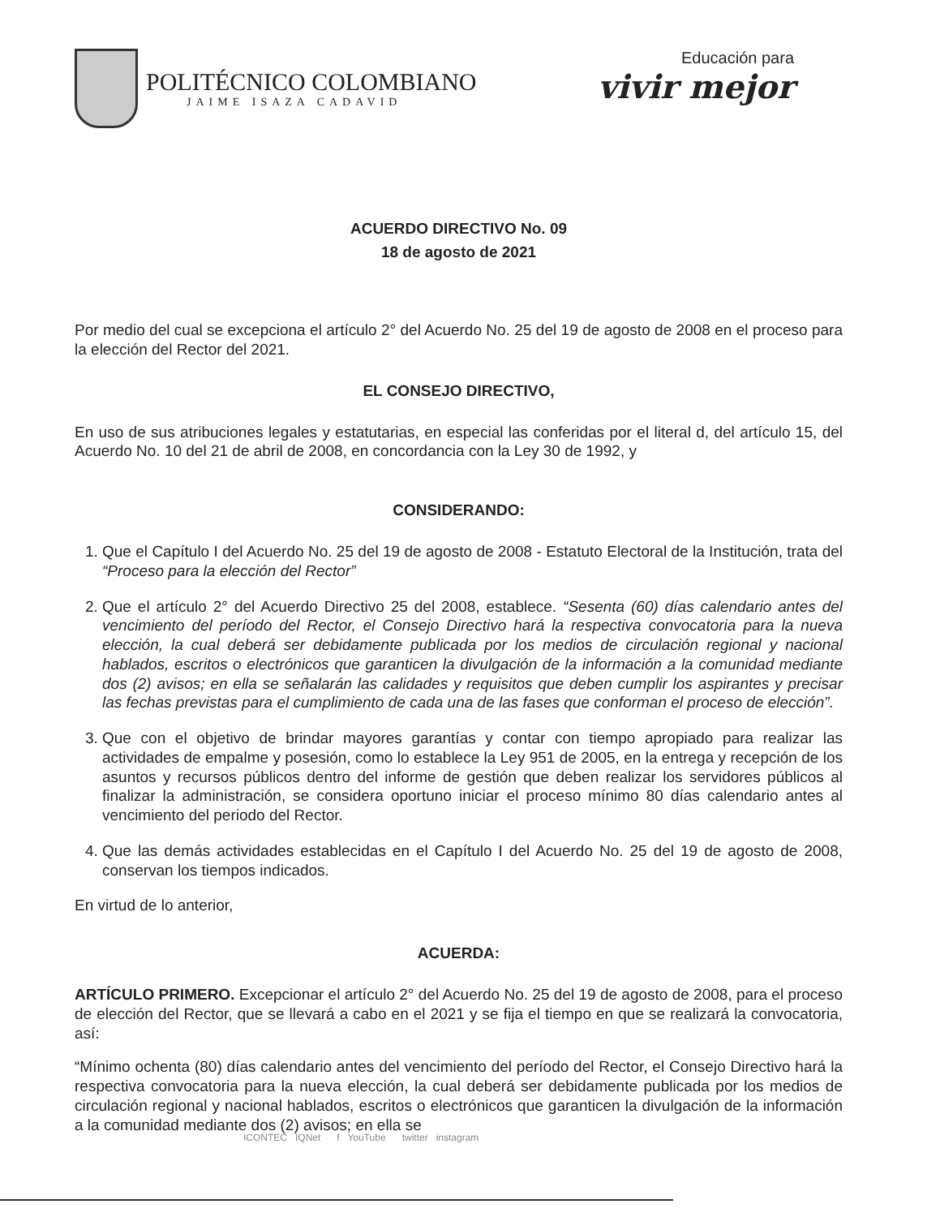POLITÉCNICO COLOMBIANO
JAIME ISAZA CADAVID
Educación para
vivir mejor
ACUERDO DIRECTIVO No. 09
18 de agosto de 2021
Por medio del cual se excepciona el artículo 2° del Acuerdo No. 25 del 19 de agosto de 2008 en el proceso para la elección del Rector del 2021.
EL CONSEJO DIRECTIVO,
En uso de sus atribuciones legales y estatutarias, en especial las conferidas por el literal d, del artículo 15, del Acuerdo No. 10 del 21 de abril de 2008, en concordancia con la Ley 30 de 1992, y
CONSIDERANDO:
1. Que el Capítulo I del Acuerdo No. 25 del 19 de agosto de 2008 - Estatuto Electoral de la Institución, trata del “Proceso para la elección del Rector”
2. Que el artículo 2° del Acuerdo Directivo 25 del 2008, establece. “Sesenta (60) días calendario antes del vencimiento del período del Rector, el Consejo Directivo hará la respectiva convocatoria para la nueva elección, la cual deberá ser debidamente publicada por los medios de circulación regional y nacional hablados, escritos o electrónicos que garanticen la divulgación de la información a la comunidad mediante dos (2) avisos; en ella se señalarán las calidades y requisitos que deben cumplir los aspirantes y precisar las fechas previstas para el cumplimiento de cada una de las fases que conforman el proceso de elección”.
3. Que con el objetivo de brindar mayores garantías y contar con tiempo apropiado para realizar las actividades de empalme y posesión, como lo establece la Ley 951 de 2005, en la entrega y recepción de los asuntos y recursos públicos dentro del informe de gestión que deben realizar los servidores públicos al finalizar la administración, se considera oportuno iniciar el proceso mínimo 80 días calendario antes al vencimiento del periodo del Rector.
4. Que las demás actividades establecidas en el Capítulo I del Acuerdo No. 25 del 19 de agosto de 2008, conservan los tiempos indicados.
En virtud de lo anterior,
ACUERDA:
ARTÍCULO PRIMERO. Excepcionar el artículo 2° del Acuerdo No. 25 del 19 de agosto de 2008, para el proceso de elección del Rector, que se llevará a cabo en el 2021 y se fija el tiempo en que se realizará la convocatoria, así:
“Mínimo ochenta (80) días calendario antes del vencimiento del período del Rector, el Consejo Directivo hará la respectiva convocatoria para la nueva elección, la cual deberá ser debidamente publicada por los medios de circulación regional y nacional hablados, escritos o electrónicos que garanticen la divulgación de la información a la comunidad mediante dos (2) avisos; en ella se
ICONTEC IQNet f YouTube twitter instagram